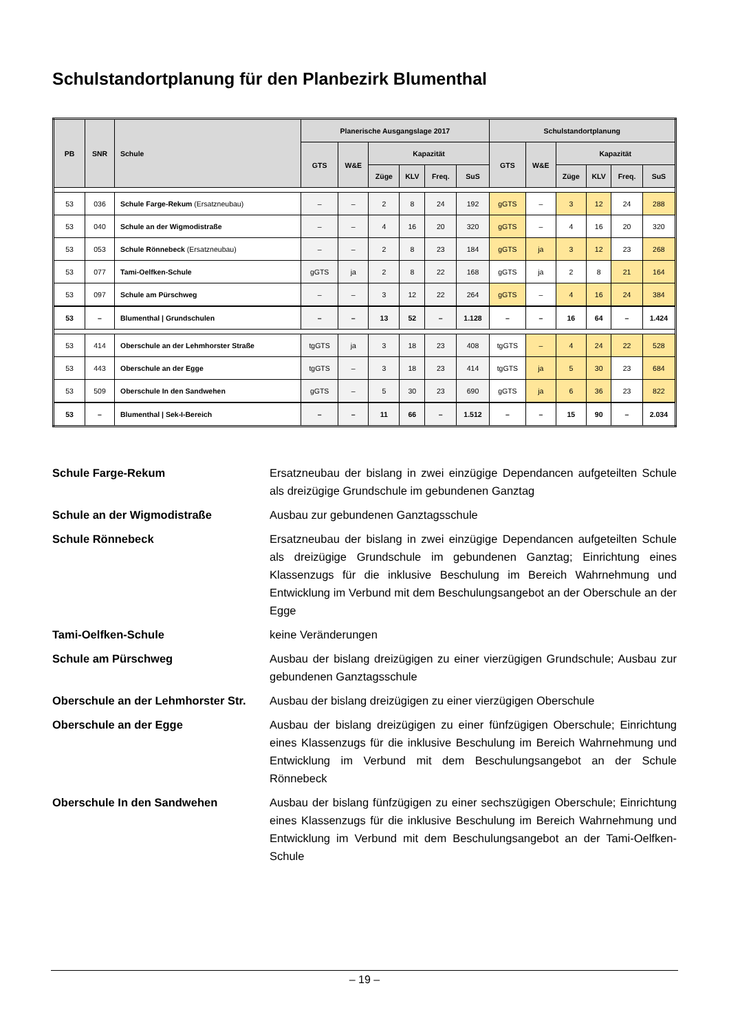Schulstandortplanung für den Planbezirk Blumenthal
| PB | SNR | Schule | Planerische Ausgangslage 2017 | | | | | | Schulstandortplanung | | | | | |
| --- | --- | --- | --- | --- | --- | --- | --- | --- | --- | --- | --- | --- | --- | --- |
| | | | GTS | W&E | Kapazität | | | | GTS | W&E | Kapazität | | | |
| | | | | | Züge | KLV | Freq. | SuS | | | Züge | KLV | Freq. | SuS |
| 53 | 036 | Schule Farge-Rekum (Ersatzneubau) | – | – | 2 | 8 | 24 | 192 | gGTS | – | 3 | 12 | 24 | 288 |
| 53 | 040 | Schule an der Wigmodistraße | – | – | 4 | 16 | 20 | 320 | gGTS | – | 4 | 16 | 20 | 320 |
| 53 | 053 | Schule Rönnebeck (Ersatzneubau) | – | – | 2 | 8 | 23 | 184 | gGTS | ja | 3 | 12 | 23 | 268 |
| 53 | 077 | Tami-Oelfken-Schule | gGTS | ja | 2 | 8 | 22 | 168 | gGTS | ja | 2 | 8 | 21 | 164 |
| 53 | 097 | Schule am Pürschweg | – | – | 3 | 12 | 22 | 264 | gGTS | – | 4 | 16 | 24 | 384 |
| 53 | – | Blumenthal / Grundschulen | – | – | 13 | 52 | – | 1.128 | – | – | 16 | 64 | – | 1.424 |
| 53 | 414 | Oberschule an der Lehmhorster Straße | tgGTS | ja | 3 | 18 | 23 | 408 | tgGTS | – | 4 | 24 | 22 | 528 |
| 53 | 443 | Oberschule an der Egge | tgGTS | – | 3 | 18 | 23 | 414 | tgGTS | ja | 5 | 30 | 23 | 684 |
| 53 | 509 | Oberschule In den Sandwehen | gGTS | – | 5 | 30 | 23 | 690 | gGTS | ja | 6 | 36 | 23 | 822 |
| 53 | – | Blumenthal / Sek-I-Bereich | – | – | 11 | 66 | – | 1.512 | – | – | 15 | 90 | – | 2.034 |
Schule Farge-Rekum Ersatzneubau der bislang in zwei einzügige Dependancen aufgeteilten Schule als dreizügige Grundschule im gebundenen Ganztag
Schule an der Wigmodistraße Ausbau zur gebundenen Ganztagsschule
Schule Rönnebeck Ersatzneubau der bislang in zwei einzügige Dependancen aufgeteilten Schule als dreizügige Grundschule im gebundenen Ganztag; Einrichtung eines Klassenzugs für die inklusive Beschulung im Bereich Wahrnehmung und Entwicklung im Verbund mit dem Beschulungsangebot an der Oberschule an der Egge
Tami-Oelfken-Schule keine Veränderungen
Schule am Pürschweg Ausbau der bislang dreizügigen zu einer vierzügigen Grundschule; Ausbau zur gebundenen Ganztagsschule
Oberschule an der Lehmhorster Str. Ausbau der bislang dreizügigen zu einer vierzügigen Oberschule
Oberschule an der Egge Ausbau der bislang dreizügigen zu einer fünfzügigen Oberschule; Einrichtung eines Klassenzugs für die inklusive Beschulung im Bereich Wahrnehmung und Entwicklung im Verbund mit dem Beschulungsangebot an der Schule Rönnebeck
Oberschule In den Sandwehen Ausbau der bislang fünfzügigen zu einer sechszügigen Oberschule; Einrichtung eines Klassenzugs für die inklusive Beschulung im Bereich Wahrnehmung und Entwicklung im Verbund mit dem Beschulungsangebot an der Tami-Oelfken-Schule
– 19 –